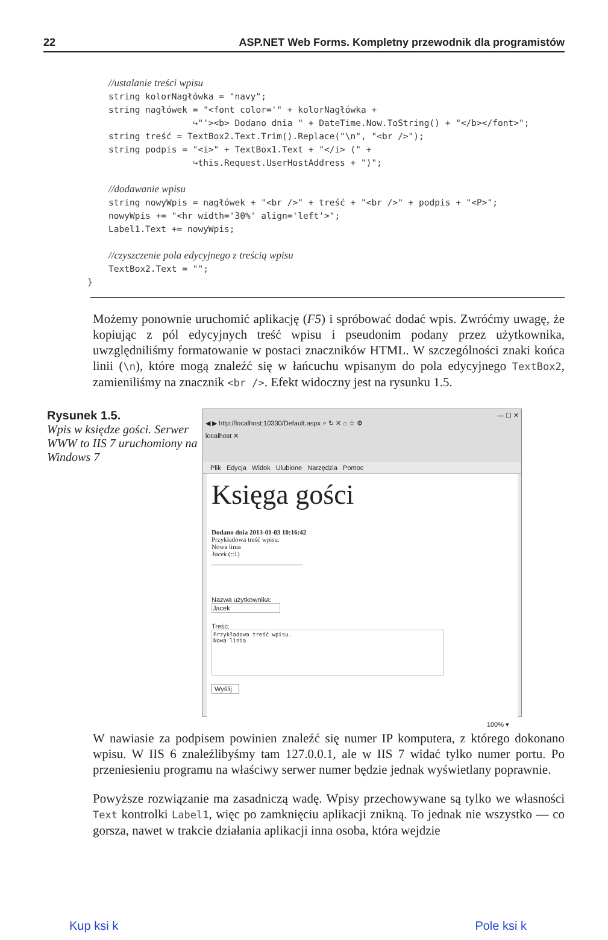22 ASP.NET Web Forms. Kompletny przewodnik dla programistów
//ustalanie treści wpisu
string kolorNagłówka = "navy";
string nagłówek = "<font color='" + kolorNagłówka +
                ↪"'><b> Dodano dnia " + DateTime.Now.ToString() + "</b></font>";
string treść = TextBox2.Text.Trim().Replace("\n", "<br />");
string podpis = "<i>" + TextBox1.Text + "</i> (" +
                ↪this.Request.UserHostAddress + ")";

//dodawanie wpisu
string nowyWpis = nagłówek + "<br />" + treść + "<br />" + podpis + "<P>";
nowyWpis += "<hr width='30%' align='left'>";
Label1.Text += nowyWpis;

//czyszczenie pola edycyjnego z treścią wpisu
TextBox2.Text = "";
}
Możemy ponownie uruchomić aplikację (F5) i spróbować dodać wpis. Zwróćmy uwagę, że kopiując z pól edycyjnych treść wpisu i pseudonim podany przez użytkownika, uwzględniliśmy formatowanie w postaci znaczników HTML. W szczególności znaki końca linii (\n), które mogą znaleźć się w łańcuchu wpisanym do pola edycyjnego TextBox2, zamieniliśmy na znacznik <br />. Efekt widoczny jest na rysunku 1.5.
Rysunek 1.5.
Wpis w księdze gości. Serwer WWW to IIS 7 uruchomiony na Windows 7
— ☐ ✕
◀ ▶ http://localhost:10330/Default.aspx ⌕ ↻ ✕ ⌂ ☆ ⚙
localhost ✕
Plik Edycja Widok Ulubione Narzędzia Pomoc
Księga gości
Dodano dnia 2013-01-03 10:16:42
Przykładowa treść wpisu.
Nowa linia
Jacek (::1)
Nazwa użytkownika:
Jacek
Treść:
Przykładowa treść wpisu.
Nowa linia
Wyślij
100% ▾
W nawiasie za podpisem powinien znaleźć się numer IP komputera, z którego dokonano wpisu. W IIS 6 znaleźlibyśmy tam 127.0.0.1, ale w IIS 7 widać tylko numer portu. Po przeniesieniu programu na właściwy serwer numer będzie jednak wyświetlany poprawnie.
Powyższe rozwiązanie ma zasadniczą wadę. Wpisy przechowywane są tylko we własności Text kontrolki Label1, więc po zamknięciu aplikacji znikną. To jednak nie wszystko — co gorsza, nawet w trakcie działania aplikacji inna osoba, która wejdzie
Kup ksi k Pole ksi k